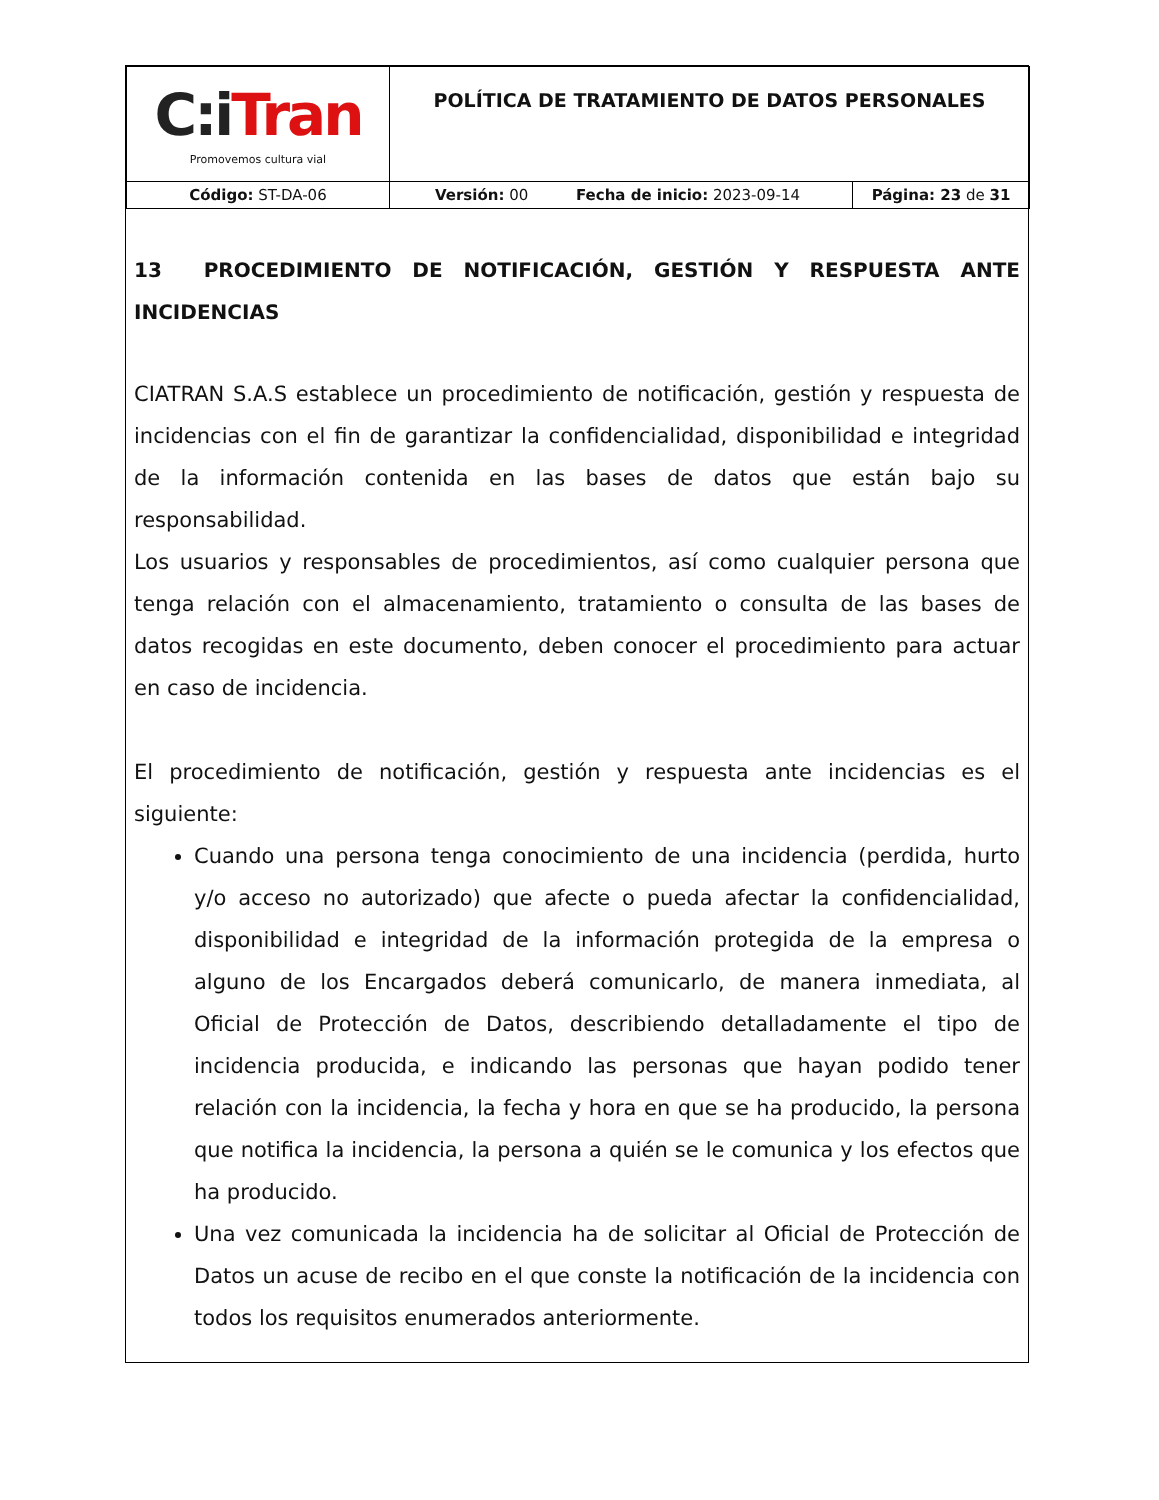| C : i Tran Promovemos cultura vial | POLÍTICA DE TRATAMIENTO DE DATOS PERSONALES | |
| Código: ST-DA-06 | Versión: 00 Fecha de inicio: 2023-09-14 | Página: 23 de 31 |
13 PROCEDIMIENTO DE NOTIFICACIÓN, GESTIÓN Y RESPUESTA ANTE INCIDENCIAS
CIATRAN S.A.S establece un procedimiento de notificación, gestión y respuesta de incidencias con el fin de garantizar la confidencialidad, disponibilidad e integridad de la información contenida en las bases de datos que están bajo su responsabilidad.
Los usuarios y responsables de procedimientos, así como cualquier persona que tenga relación con el almacenamiento, tratamiento o consulta de las bases de datos recogidas en este documento, deben conocer el procedimiento para actuar en caso de incidencia.
El procedimiento de notificación, gestión y respuesta ante incidencias es el siguiente:
Cuando una persona tenga conocimiento de una incidencia (perdida, hurto y/o acceso no autorizado) que afecte o pueda afectar la confidencialidad, disponibilidad e integridad de la información protegida de la empresa o alguno de los Encargados deberá comunicarlo, de manera inmediata, al Oficial de Protección de Datos, describiendo detalladamente el tipo de incidencia producida, e indicando las personas que hayan podido tener relación con la incidencia, la fecha y hora en que se ha producido, la persona que notifica la incidencia, la persona a quién se le comunica y los efectos que ha producido.
Una vez comunicada la incidencia ha de solicitar al Oficial de Protección de Datos un acuse de recibo en el que conste la notificación de la incidencia con todos los requisitos enumerados anteriormente.